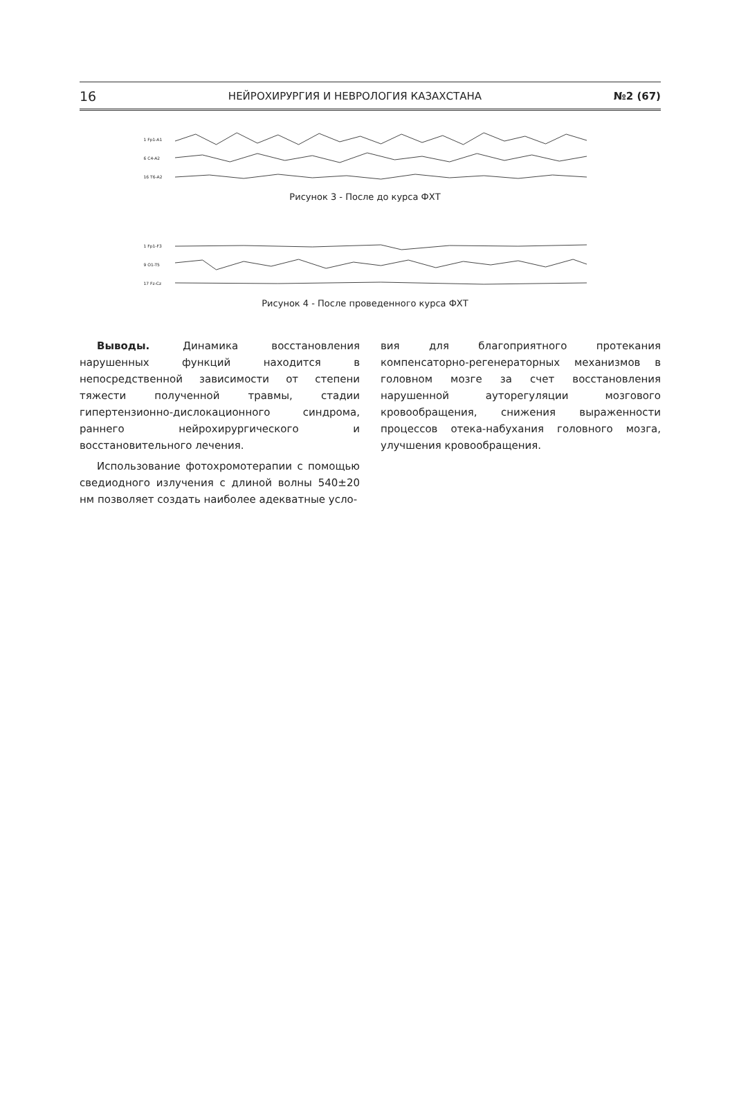16 НЕЙРОХИРУРГИЯ И НЕВРОЛОГИЯ КАЗАХСТАНА №2 (67)
1 Fp1-A1
6 C4-A2
16 T6-A2
Рисунок 3 - После до курса ФХТ
1 Fp1-F3
9 O1-T5
17 Fz-Cz
Рисунок 4 - После проведенного курса ФХТ
Выводы. Динамика восстановления нарушенных функций находится в непосредственной зависимости от степени тяжести полученной травмы, стадии гипертензионно-дислокационного синдрома, раннего нейрохирургического и восстановительного лечения.
Использование фотохромотерапии с помощью сведиодного излучения с длиной волны 540±20 нм позволяет создать наиболее адекватные усло-
вия для благоприятного протекания компенсаторно-регенераторных механизмов в головном мозге за счет восстановления нарушенной ауторегуляции мозгового кровообращения, снижения выраженности процессов отека-набухания головного мозга, улучшения кровообращения.